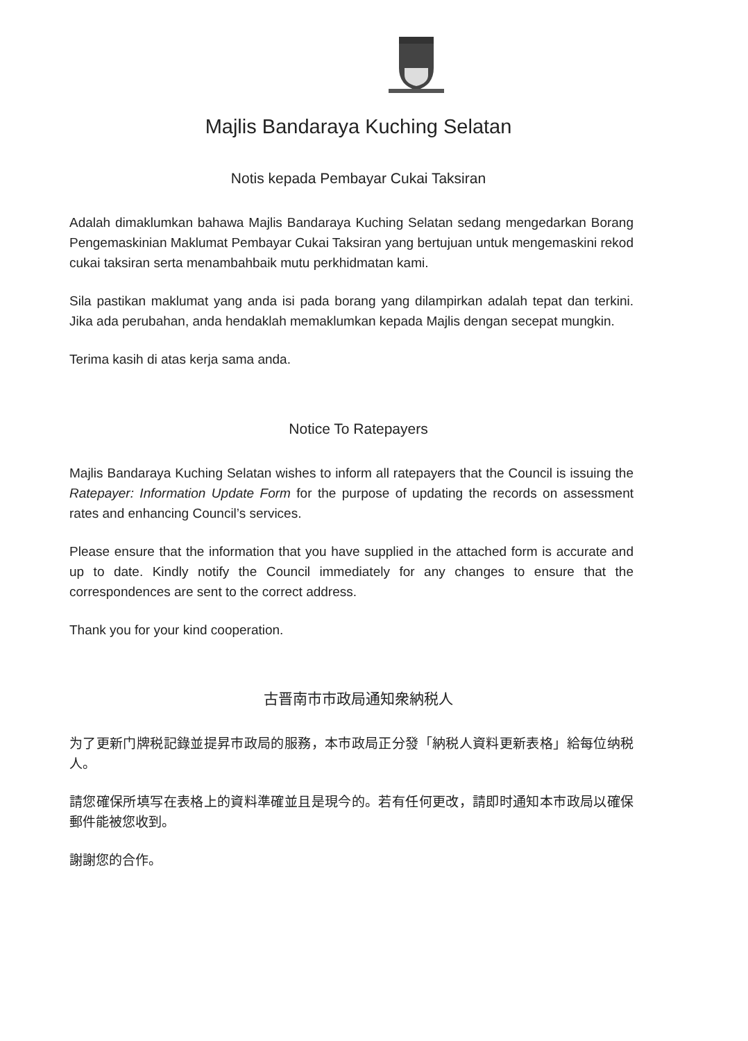Majlis Bandaraya Kuching Selatan
Notis kepada Pembayar Cukai Taksiran
Adalah dimaklumkan bahawa Majlis Bandaraya Kuching Selatan sedang mengedarkan Borang Pengemaskinian Maklumat Pembayar Cukai Taksiran yang bertujuan untuk mengemaskini rekod cukai taksiran serta menambahbaik mutu perkhidmatan kami.
Sila pastikan maklumat yang anda isi pada borang yang dilampirkan adalah tepat dan terkini. Jika ada perubahan, anda hendaklah memaklumkan kepada Majlis dengan secepat mungkin.
Terima kasih di atas kerja sama anda.
Notice To Ratepayers
Majlis Bandaraya Kuching Selatan wishes to inform all ratepayers that the Council is issuing the Ratepayer: Information Update Form for the purpose of updating the records on assessment rates and enhancing Council’s services.
Please ensure that the information that you have supplied in the attached form is accurate and up to date. Kindly notify the Council immediately for any changes to ensure that the correspondences are sent to the correct address.
Thank you for your kind cooperation.
古晋南市市政局通知衆納税人
为了更新门牌税記錄並提昇市政局的服務，本市政局正分發「納税人資料更新表格」給每位纳税人。
請您確保所填写在表格上的資料準確並且是現今的。若有任何更改，請即时通知本市政局以確保郵件能被您收到。
謝謝您的合作。